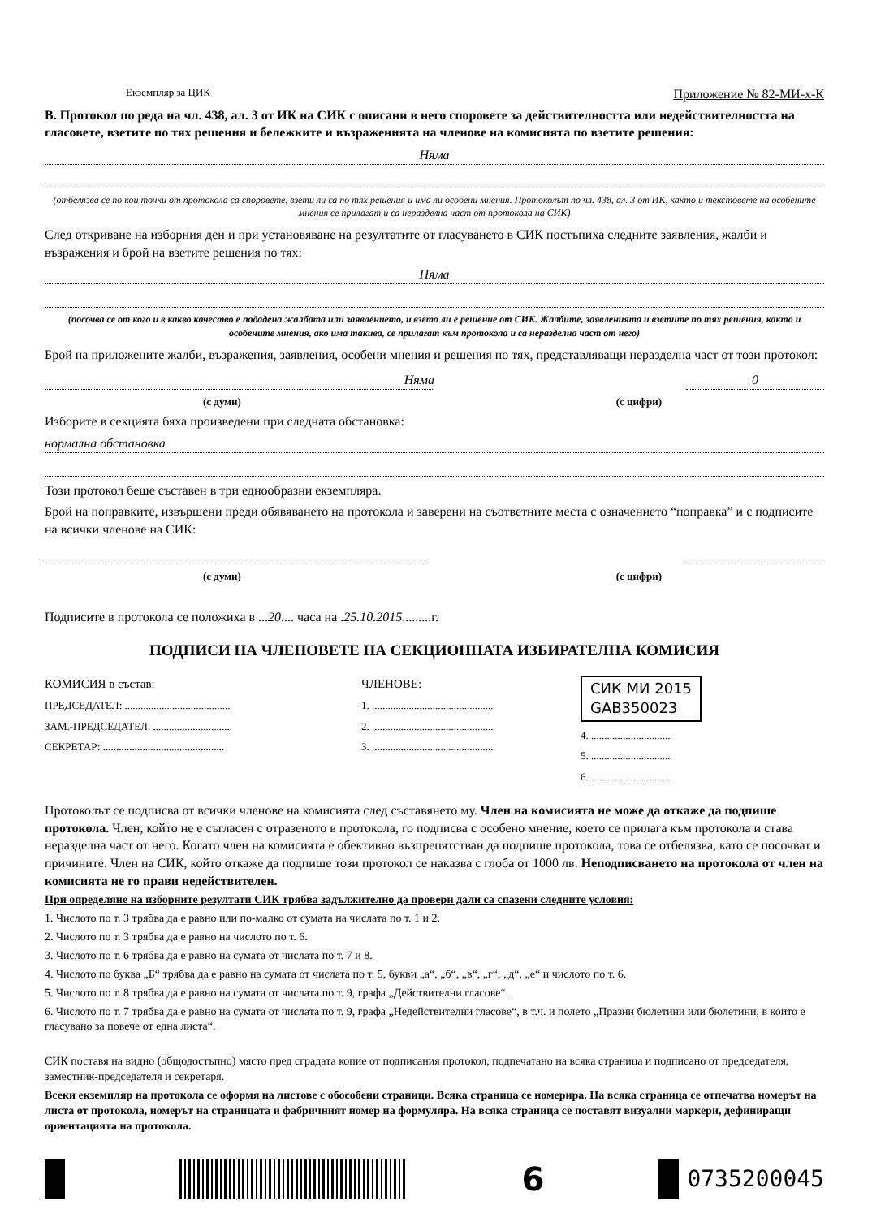Екземпляр за ЦИК Приложение № 82-МИ-х-К
В. Протокол по реда на чл. 438, ал. 3 от ИК на СИК с описани в него споровете за действителността или недействителността на гласовете, взетите по тях решения и бележките и възраженията на членове на комисията по взетите решения:
Няма
(отбелязва се по кои точки от протокола са споровете, взети ли са по тях решения и има ли особени мнения. Протоколът по чл. 438, ал. 3 от ИК, както и текстовете на особените мнения се прилагат и са неразделна част от протокола на СИК)
След откриване на изборния ден и при установяване на резултатите от гласуването в СИК постъпиха следните заявления, жалби и възражения и брой на взетите решения по тях:
Няма
(посочва се от кого и в какво качество е подадена жалбата или заявлението, и взето ли е решение от СИК. Жалбите, заявленията и взетите по тях решения, както и особените мнения, ако има такива, се прилагат към протокола и са неразделна част от него)
Брой на приложените жалби, възражения, заявления, особени мнения и решения по тях, представляващи неразделна част от този протокол:
Няма
0
(с думи) (с цифри)
Изборите в секцията бяха произведени при следната обстановка:
нормална обстановка
Този протокол беше съставен в три еднообразни екземпляра.
Брой на поправките, извършени преди обявяването на протокола и заверени на съответните места с означението “поправка” и с подписите на всички членове на СИК:
(с думи) (с цифри)
Подписите в протокола се положиха в ...20.... часа на .25.10.2015.........г.
ПОДПИСИ НА ЧЛЕНОВЕТЕ НА СЕКЦИОННАТА ИЗБИРАТЕЛНА КОМИСИЯ
КОМИСИЯ в състав:
ПРЕДСЕДАТЕЛ: ........................................
ЗАМ.-ПРЕДСЕДАТЕЛ: ..............................
СЕКРЕТАР: ..............................................
ЧЛЕНОВЕ:
1. ..............................................
2. ..............................................
3. ..............................................
СИК МИ 2015
GAB350023
4. ..............................
5. ..............................
6. ..............................
Протоколът се подписва от всички членове на комисията след съставянето му. Член на комисията не може да откаже да подпише протокола. Член, който не е съгласен с отразеното в протокола, го подписва с особено мнение, което се прилага към протокола и става неразделна част от него. Когато член на комисията е обективно възпрепятстван да подпише протокола, това се отбелязва, като се посочват и причините. Член на СИК, който откаже да подпише този протокол се наказва с глоба от 1000 лв. Неподписването на протокола от член на комисията не го прави недействителен.
При определяне на изборните резултати СИК трябва задължително да провери дали са спазени следните условия:
1. Числото по т. 3 трябва да е равно или по-малко от сумата на числата по т. 1 и 2.
2. Числото по т. 3 трябва да е равно на числото по т. 6.
3. Числото по т. 6 трябва да е равно на сумата от числата по т. 7 и 8.
4. Числото по буква „Б“ трябва да е равно на сумата от числата по т. 5, букви „а“, „б“, „в“, „г“, „д“, „е“ и числото по т. 6.
5. Числото по т. 8 трябва да е равно на сумата от числата по т. 9, графа „Действителни гласове“.
6. Числото по т. 7 трябва да е равно на сумата от числата по т. 9, графа „Недействителни гласове“, в т.ч. и полето „Празни бюлетини или бюлетини, в които е гласувано за повече от една листа“.
СИК поставя на видно (общодостъпно) място пред сградата копие от подписания протокол, подпечатано на всяка страница и подписано от председателя, заместник-председателя и секретаря.
Всеки екземпляр на протокола се оформя на листове с обособени страници. Всяка страница се номерира. На всяка страница се отпечатва номерът на листа от протокола, номерът на страницата и фабричният номер на формуляра. На всяка страница се поставят визуални маркери, дефиниращи ориентацията на протокола.
6
0735200045